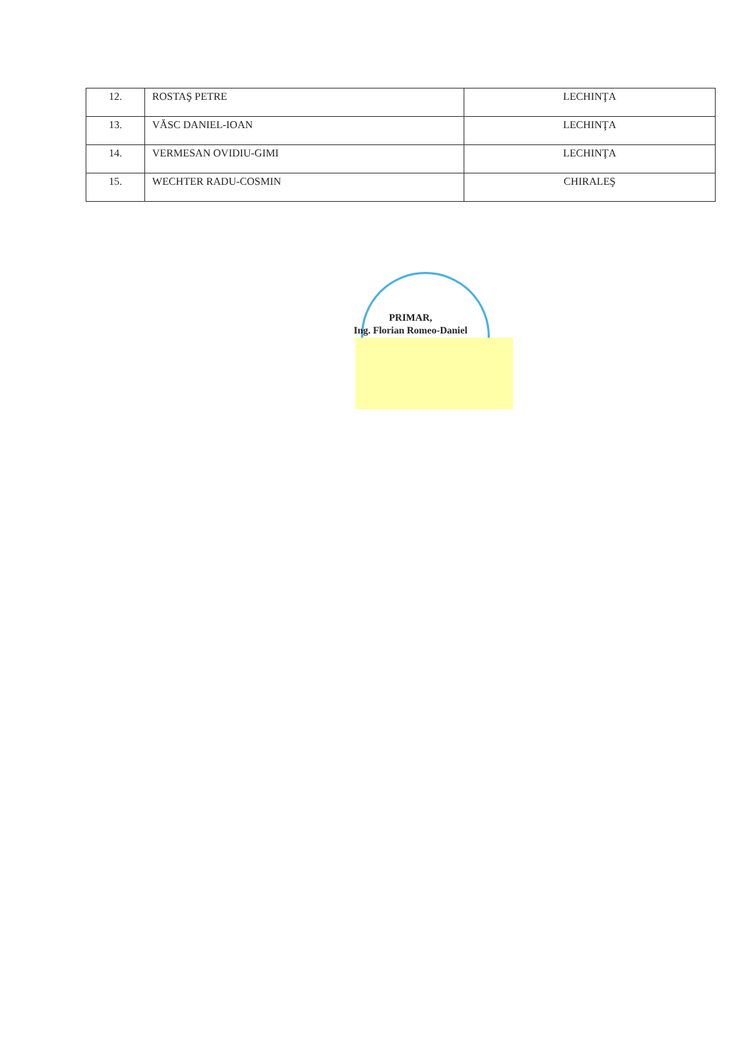| 12. | ROSTAŞ PETRE | LECHINŢA |
| 13. | VĂSC DANIEL-IOAN | LECHINŢA |
| 14. | VERMESAN OVIDIU-GIMI | LECHINŢA |
| 15. | WECHTER RADU-COSMIN | CHIRALEŞ |
PRIMAR,
Ing. Florian Romeo-Daniel